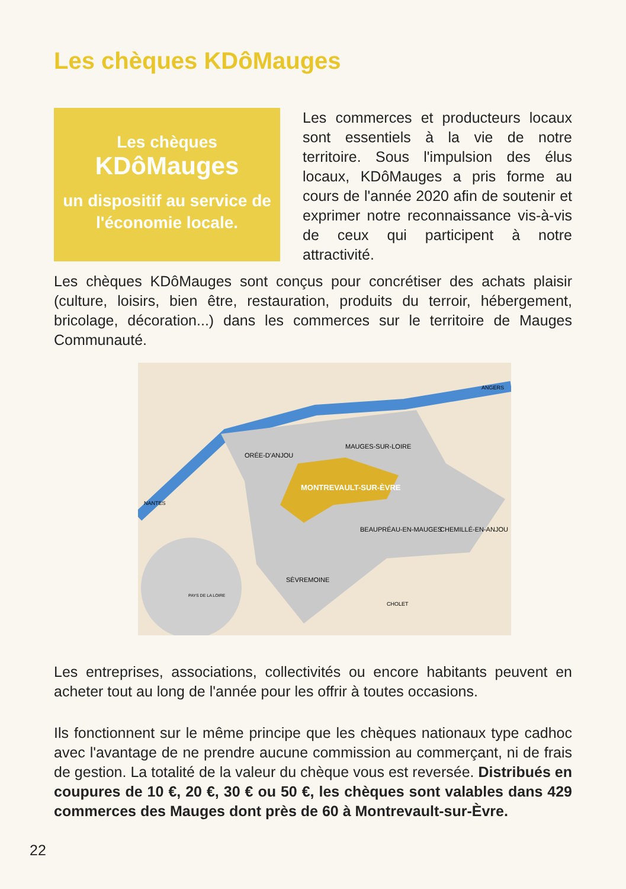Les chèques KDôMauges
Les chèques
KDôMauges
un dispositif au service de l'économie locale.
Les commerces et producteurs locaux sont essentiels à la vie de notre territoire. Sous l'impulsion des élus locaux, KDôMauges a pris forme au cours de l'année 2020 afin de soutenir et exprimer notre reconnaissance vis-à-vis de ceux qui participent à notre attractivité.
Les chèques KDôMauges sont conçus pour concrétiser des achats plaisir (culture, loisirs, bien être, restauration, produits du terroir, hébergement, bricolage, décoration...) dans les commerces sur le territoire de Mauges Communauté.
ORÉE-D'ANJOU
MAUGES-SUR-LOIRE
MONTREVAULT-SUR-ÈVRE
BEAUPRÉAU-EN-MAUGES
CHEMILLÉ-EN-ANJOU
SÈVREMOINE
NANTES
CHOLET
ANGERS
PAYS DE LA LOIRE
Les entreprises, associations, collectivités ou encore habitants peuvent en acheter tout au long de l'année pour les offrir à toutes occasions.
Ils fonctionnent sur le même principe que les chèques nationaux type cadhoc avec l'avantage de ne prendre aucune commission au commerçant, ni de frais de gestion. La totalité de la valeur du chèque vous est reversée. Distribués en coupures de 10 €, 20 €, 30 € ou 50 €, les chèques sont valables dans 429 commerces des Mauges dont près de 60 à Montrevault-sur-Èvre.
22